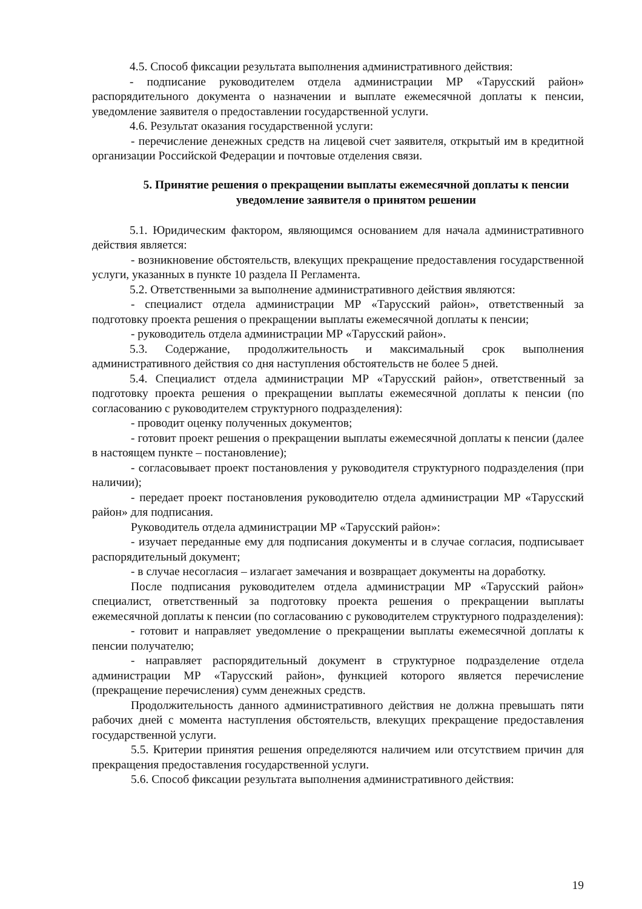4.5. Способ фиксации результата выполнения административного действия:
- подписание руководителем отдела администрации МР «Тарусский район» распорядительного документа о назначении и выплате ежемесячной доплаты к пенсии, уведомление заявителя о предоставлении государственной услуги.
4.6. Результат оказания государственной услуги:
- перечисление денежных средств на лицевой счет заявителя, открытый им в кредитной организации Российской Федерации и почтовые отделения связи.
5. Принятие решения о прекращении выплаты ежемесячной доплаты к пенсии уведомление заявителя о принятом решении
5.1. Юридическим фактором, являющимся основанием для начала административного действия является:
- возникновение обстоятельств, влекущих прекращение предоставления государственной услуги, указанных в пункте 10 раздела II Регламента.
5.2. Ответственными за выполнение административного действия являются:
- специалист отдела администрации МР «Тарусский район», ответственный за подготовку проекта решения о прекращении выплаты ежемесячной доплаты к пенсии;
- руководитель отдела администрации МР «Тарусский район».
5.3. Содержание, продолжительность и максимальный срок выполнения административного действия со дня наступления обстоятельств не более 5 дней.
5.4. Специалист отдела администрации МР «Тарусский район», ответственный за подготовку проекта решения о прекращении выплаты ежемесячной доплаты к пенсии (по согласованию с руководителем структурного подразделения):
- проводит оценку полученных документов;
- готовит проект решения о прекращении выплаты ежемесячной доплаты к пенсии (далее в настоящем пункте – постановление);
- согласовывает проект постановления у руководителя структурного подразделения (при наличии);
- передает проект постановления руководителю отдела администрации МР «Тарусский район» для подписания.
Руководитель отдела администрации МР «Тарусский район»:
- изучает переданные ему для подписания документы и в случае согласия, подписывает распорядительный документ;
- в случае несогласия – излагает замечания и возвращает документы на доработку.
После подписания руководителем отдела администрации МР «Тарусский район» специалист, ответственный за подготовку проекта решения о прекращении выплаты ежемесячной доплаты к пенсии (по согласованию с руководителем структурного подразделения):
- готовит и направляет уведомление о прекращении выплаты ежемесячной доплаты к пенсии получателю;
- направляет распорядительный документ в структурное подразделение отдела администрации МР «Тарусский район», функцией которого является перечисление (прекращение перечисления) сумм денежных средств.
Продолжительность данного административного действия не должна превышать пяти рабочих дней с момента наступления обстоятельств, влекущих прекращение предоставления государственной услуги.
5.5. Критерии принятия решения определяются наличием или отсутствием причин для прекращения предоставления государственной услуги.
5.6. Способ фиксации результата выполнения административного действия:
19